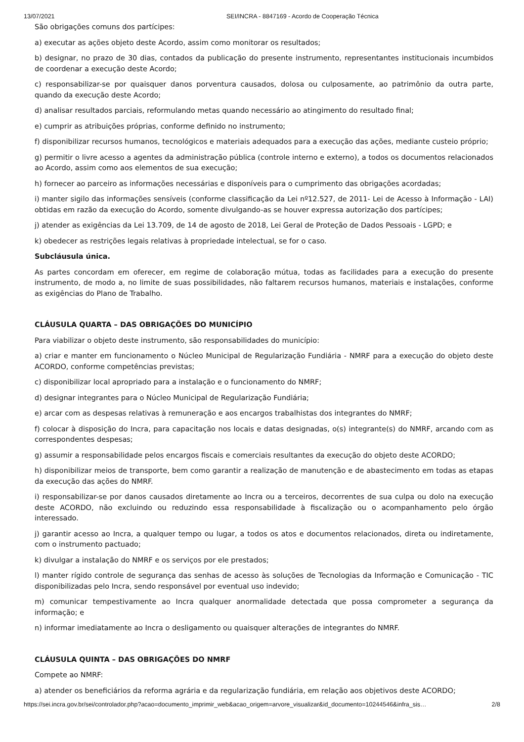13/07/2021 SEI/INCRA - 8847169 - Acordo de Cooperação Técnica
São obrigações comuns dos partícipes:
a) executar as ações objeto deste Acordo, assim como monitorar os resultados;
b) designar, no prazo de 30 dias, contados da publicação do presente instrumento, representantes institucionais incumbidos de coordenar a execução deste Acordo;
c) responsabilizar-se por quaisquer danos porventura causados, dolosa ou culposamente, ao patrimônio da outra parte, quando da execução deste Acordo;
d) analisar resultados parciais, reformulando metas quando necessário ao atingimento do resultado final;
e) cumprir as atribuições próprias, conforme definido no instrumento;
f) disponibilizar recursos humanos, tecnológicos e materiais adequados para a execução das ações, mediante custeio próprio;
g) permitir o livre acesso a agentes da administração pública (controle interno e externo), a todos os documentos relacionados ao Acordo, assim como aos elementos de sua execução;
h) fornecer ao parceiro as informações necessárias e disponíveis para o cumprimento das obrigações acordadas;
i) manter sigilo das informações sensíveis (conforme classificação da Lei nº12.527, de 2011- Lei de Acesso à Informação - LAI) obtidas em razão da execução do Acordo, somente divulgando-as se houver expressa autorização dos partícipes;
j) atender as exigências da Lei 13.709, de 14 de agosto de 2018, Lei Geral de Proteção de Dados Pessoais - LGPD; e
k) obedecer as restrições legais relativas à propriedade intelectual, se for o caso.
Subcláusula única.
As partes concordam em oferecer, em regime de colaboração mútua, todas as facilidades para a execução do presente instrumento, de modo a, no limite de suas possibilidades, não faltarem recursos humanos, materiais e instalações, conforme as exigências do Plano de Trabalho.
CLÁUSULA QUARTA – DAS OBRIGAÇÕES DO MUNICÍPIO
Para viabilizar o objeto deste instrumento, são responsabilidades do município:
a) criar e manter em funcionamento o Núcleo Municipal de Regularização Fundiária - NMRF para a execução do objeto deste ACORDO, conforme competências previstas;
c) disponibilizar local apropriado para a instalação e o funcionamento do NMRF;
d) designar integrantes para o Núcleo Municipal de Regularização Fundiária;
e) arcar com as despesas relativas à remuneração e aos encargos trabalhistas dos integrantes do NMRF;
f) colocar à disposição do Incra, para capacitação nos locais e datas designadas, o(s) integrante(s) do NMRF, arcando com as correspondentes despesas;
g) assumir a responsabilidade pelos encargos fiscais e comerciais resultantes da execução do objeto deste ACORDO;
h) disponibilizar meios de transporte, bem como garantir a realização de manutenção e de abastecimento em todas as etapas da execução das ações do NMRF.
i) responsabilizar-se por danos causados diretamente ao Incra ou a terceiros, decorrentes de sua culpa ou dolo na execução deste ACORDO, não excluindo ou reduzindo essa responsabilidade à fiscalização ou o acompanhamento pelo órgão interessado.
j) garantir acesso ao Incra, a qualquer tempo ou lugar, a todos os atos e documentos relacionados, direta ou indiretamente, com o instrumento pactuado;
k) divulgar a instalação do NMRF e os serviços por ele prestados;
l) manter rígido controle de segurança das senhas de acesso às soluções de Tecnologias da Informação e Comunicação - TIC disponibilizadas pelo Incra, sendo responsável por eventual uso indevido;
m) comunicar tempestivamente ao Incra qualquer anormalidade detectada que possa comprometer a segurança da informação; e
n) informar imediatamente ao Incra o desligamento ou quaisquer alterações de integrantes do NMRF.
CLÁUSULA QUINTA – DAS OBRIGAÇÕES DO NMRF
Compete ao NMRF:
a) atender os beneficiários da reforma agrária e da regularização fundiária, em relação aos objetivos deste ACORDO;
https://sei.incra.gov.br/sei/controlador.php?acao=documento_imprimir_web&acao_origem=arvore_visualizar&id_documento=10244546&infra_sis… 2/8